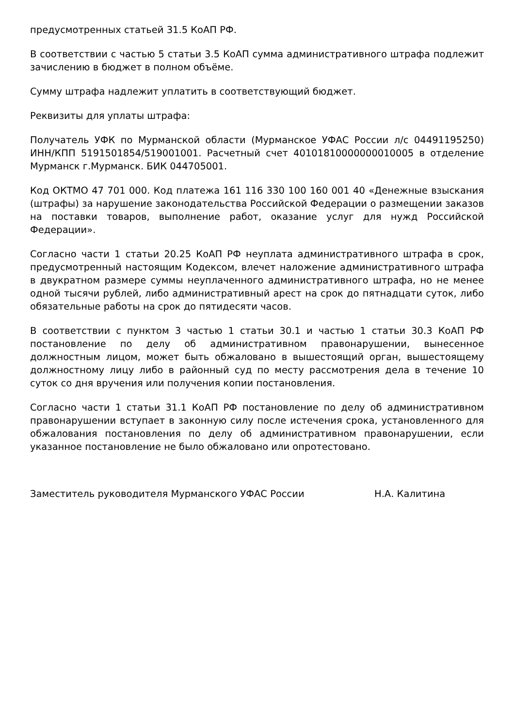предусмотренных статьей 31.5 КоАП РФ.
В соответствии с частью 5 статьи 3.5 КоАП сумма административного штрафа подлежит зачислению в бюджет в полном объёме.
Сумму штрафа надлежит уплатить в соответствующий бюджет.
Реквизиты для уплаты штрафа:
Получатель УФК по Мурманской области (Мурманское УФАС России л/с 04491195250) ИНН/КПП 5191501854/519001001. Расчетный счет 40101810000000010005 в отделение Мурманск г.Мурманск. БИК 044705001.
Код ОКТМО 47 701 000. Код платежа 161 116 330 100 160 001 40 «Денежные взыскания (штрафы) за нарушение законодательства Российской Федерации о размещении заказов на поставки товаров, выполнение работ, оказание услуг для нужд Российской Федерации».
Согласно части 1 статьи 20.25 КоАП РФ неуплата административного штрафа в срок, предусмотренный настоящим Кодексом, влечет наложение административного штрафа в двукратном размере суммы неуплаченного административного штрафа, но не менее одной тысячи рублей, либо административный арест на срок до пятнадцати суток, либо обязательные работы на срок до пятидесяти часов.
В соответствии с пунктом 3 частью 1 статьи 30.1 и частью 1 статьи 30.3 КоАП РФ постановление по делу об административном правонарушении, вынесенное должностным лицом, может быть обжаловано в вышестоящий орган, вышестоящему должностному лицу либо в районный суд по месту рассмотрения дела в течение 10 суток со дня вручения или получения копии постановления.
Согласно части 1 статьи 31.1 КоАП РФ постановление по делу об административном правонарушении вступает в законную силу после истечения срока, установленного для обжалования постановления по делу об административном правонарушении, если указанное постановление не было обжаловано или опротестовано.
Заместитель руководителя Мурманского УФАС России Н.А. Калитина